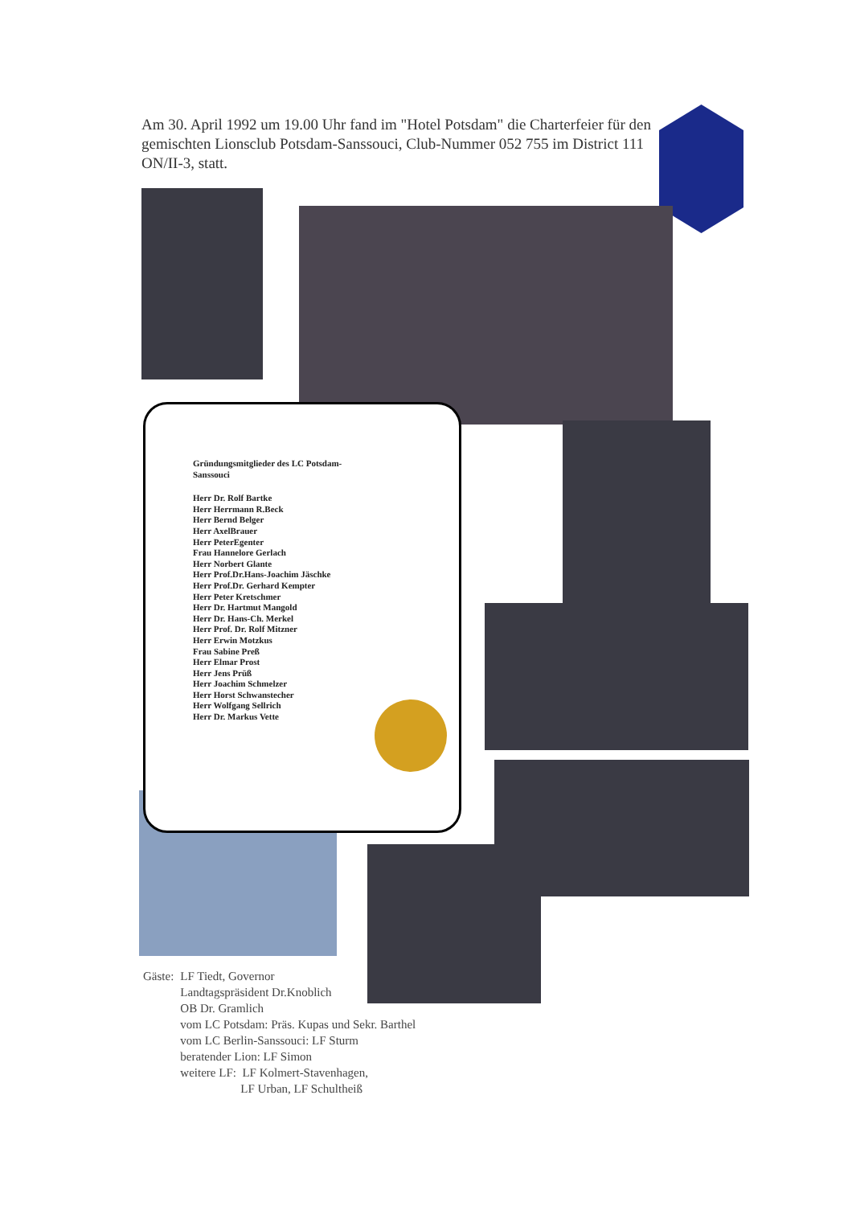Am 30. April 1992 um 19.00 Uhr fand im "Hotel Potsdam" die Charterfeier für den gemischten Lionsclub Potsdam-Sanssouci, Club-Nummer 052 755 im District 111 ON/II-3, statt.
Gründungsmitglieder des LC Potsdam-Sanssouci
Herr Dr. Rolf Bartke
Herr Herrmann R.Beck
Herr Bernd Belger
Herr AxelBrauer
Herr PeterEgenter
Frau Hannelore Gerlach
Herr Norbert Glante
Herr Prof.Dr.Hans-Joachim Jäschke
Herr Prof.Dr. Gerhard Kempter
Herr Peter Kretschmer
Herr Dr. Hartmut Mangold
Herr Dr. Hans-Ch. Merkel
Herr Prof. Dr. Rolf Mitzner
Herr Erwin Motzkus
Frau Sabine Preß
Herr Elmar Prost
Herr Jens Prüß
Herr Joachim Schmelzer
Herr Horst Schwanstecher
Herr Wolfgang Sellrich
Herr Dr. Markus Vette
| Gäste: | LF Tiedt, Governor Landtagspräsident Dr.Knoblich OB Dr. Gramlich vom LC Potsdam: Präs. Kupas und Sekr. Barthel vom LC Berlin-Sanssouci: LF Sturm beratender Lion: LF Simon weitere LF: LF Kolmert-Stavenhagen, LF Urban, LF Schultheiß |